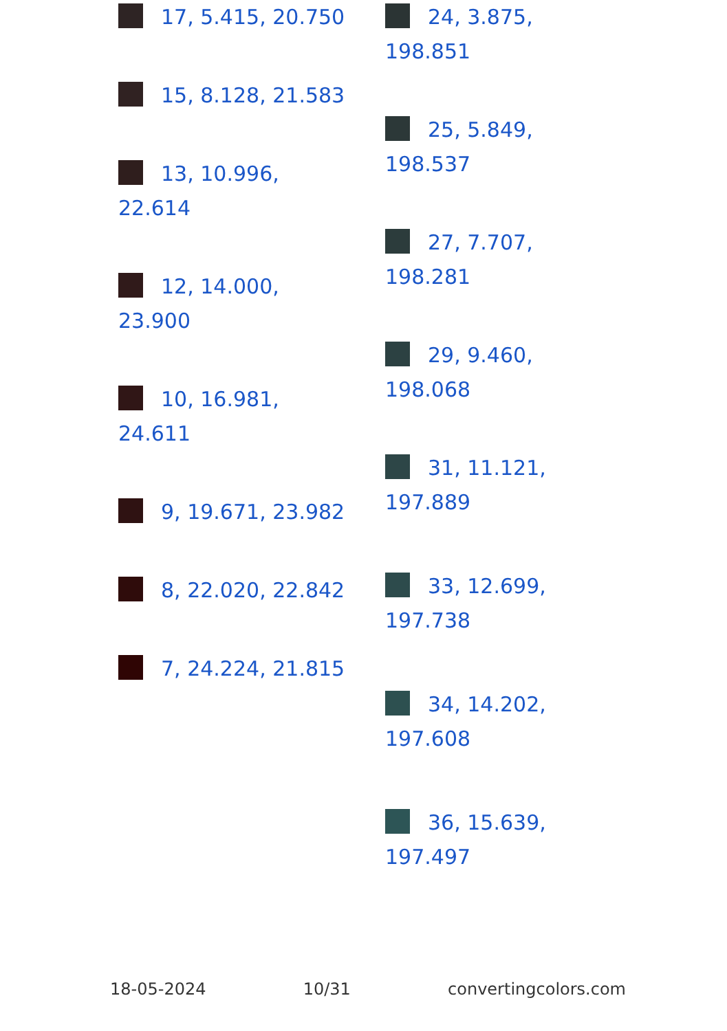17, 5.415, 20.750
15, 8.128, 21.583
13, 10.996, 22.614
12, 14.000, 23.900
10, 16.981, 24.611
9, 19.671, 23.982
8, 22.020, 22.842
7, 24.224, 21.815
24, 3.875, 198.851
25, 5.849, 198.537
27, 7.707, 198.281
29, 9.460, 198.068
31, 11.121, 197.889
33, 12.699, 197.738
34, 14.202, 197.608
36, 15.639, 197.497
18-05-2024 10/31 convertingcolors.com